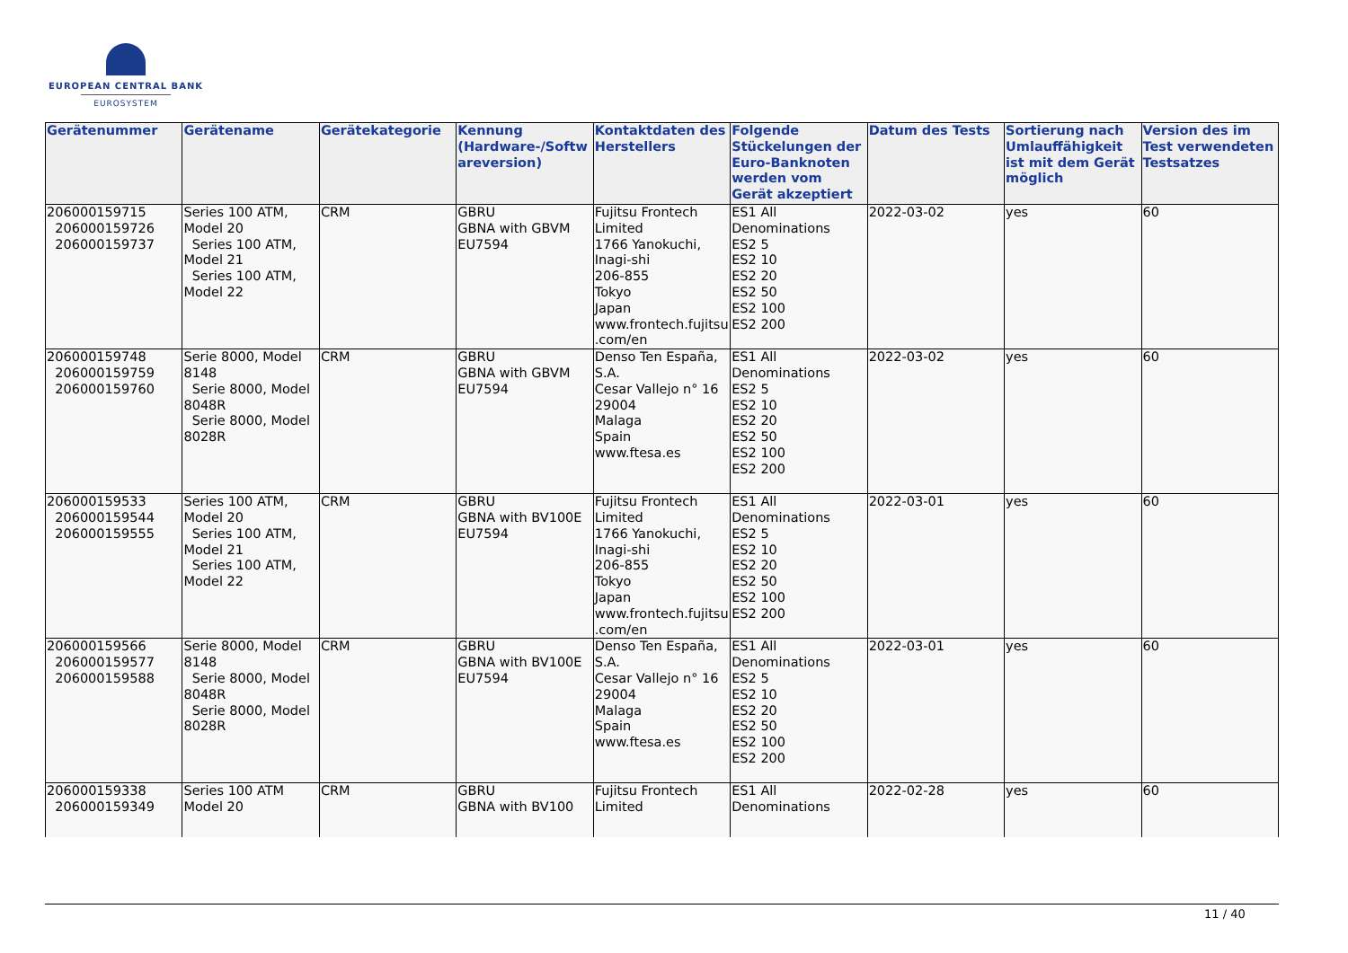EUROPEAN CENTRAL BANK
EUROSYSTEM
| Gerätenummer | Gerätename | Gerätekategorie | Kennung (Hardware-/Softwareversion) | Kontaktdaten des Herstellers | Folgende Stückelungen der Euro-Banknoten werden vom Gerät akzeptiert | Datum des Tests | Sortierung nach Umlauffähigkeit ist mit dem Gerät möglich | Version des im Test verwendeten Testsatzes |
| --- | --- | --- | --- | --- | --- | --- | --- | --- |
| 206000159715 206000159726 206000159737 | Series 100 ATM, Model 20 Series 100 ATM, Model 21 Series 100 ATM, Model 22 | CRM | GBRU GBNA with GBVM EU7594 | Fujitsu Frontech Limited 1766 Yanokuchi, Inagi-shi 206-855 Tokyo Japan www.frontech.fujitsu.com/en | ES1 All Denominations ES2 5 ES2 10 ES2 20 ES2 50 ES2 100 ES2 200 | 2022-03-02 | yes | 60 |
| 206000159748 206000159759 206000159760 | Serie 8000, Model 8148 Serie 8000, Model 8048R Serie 8000, Model 8028R | CRM | GBRU GBNA with GBVM EU7594 | Denso Ten España, S.A. Cesar Vallejo n° 16 29004 Malaga Spain www.ftesa.es | ES1 All Denominations ES2 5 ES2 10 ES2 20 ES2 50 ES2 100 ES2 200 | 2022-03-02 | yes | 60 |
| 206000159533 206000159544 206000159555 | Series 100 ATM, Model 20 Series 100 ATM, Model 21 Series 100 ATM, Model 22 | CRM | GBRU GBNA with BV100E EU7594 | Fujitsu Frontech Limited 1766 Yanokuchi, Inagi-shi 206-855 Tokyo Japan www.frontech.fujitsu.com/en | ES1 All Denominations ES2 5 ES2 10 ES2 20 ES2 50 ES2 100 ES2 200 | 2022-03-01 | yes | 60 |
| 206000159566 206000159577 206000159588 | Serie 8000, Model 8148 Serie 8000, Model 8048R Serie 8000, Model 8028R | CRM | GBRU GBNA with BV100E EU7594 | Denso Ten España, S.A. Cesar Vallejo n° 16 29004 Malaga Spain www.ftesa.es | ES1 All Denominations ES2 5 ES2 10 ES2 20 ES2 50 ES2 100 ES2 200 | 2022-03-01 | yes | 60 |
| 206000159338 206000159349 | Series 100 ATM Model 20 | CRM | GBRU GBNA with BV100 | Fujitsu Frontech Limited | ES1 All Denominations | 2022-02-28 | yes | 60 |
11 / 40